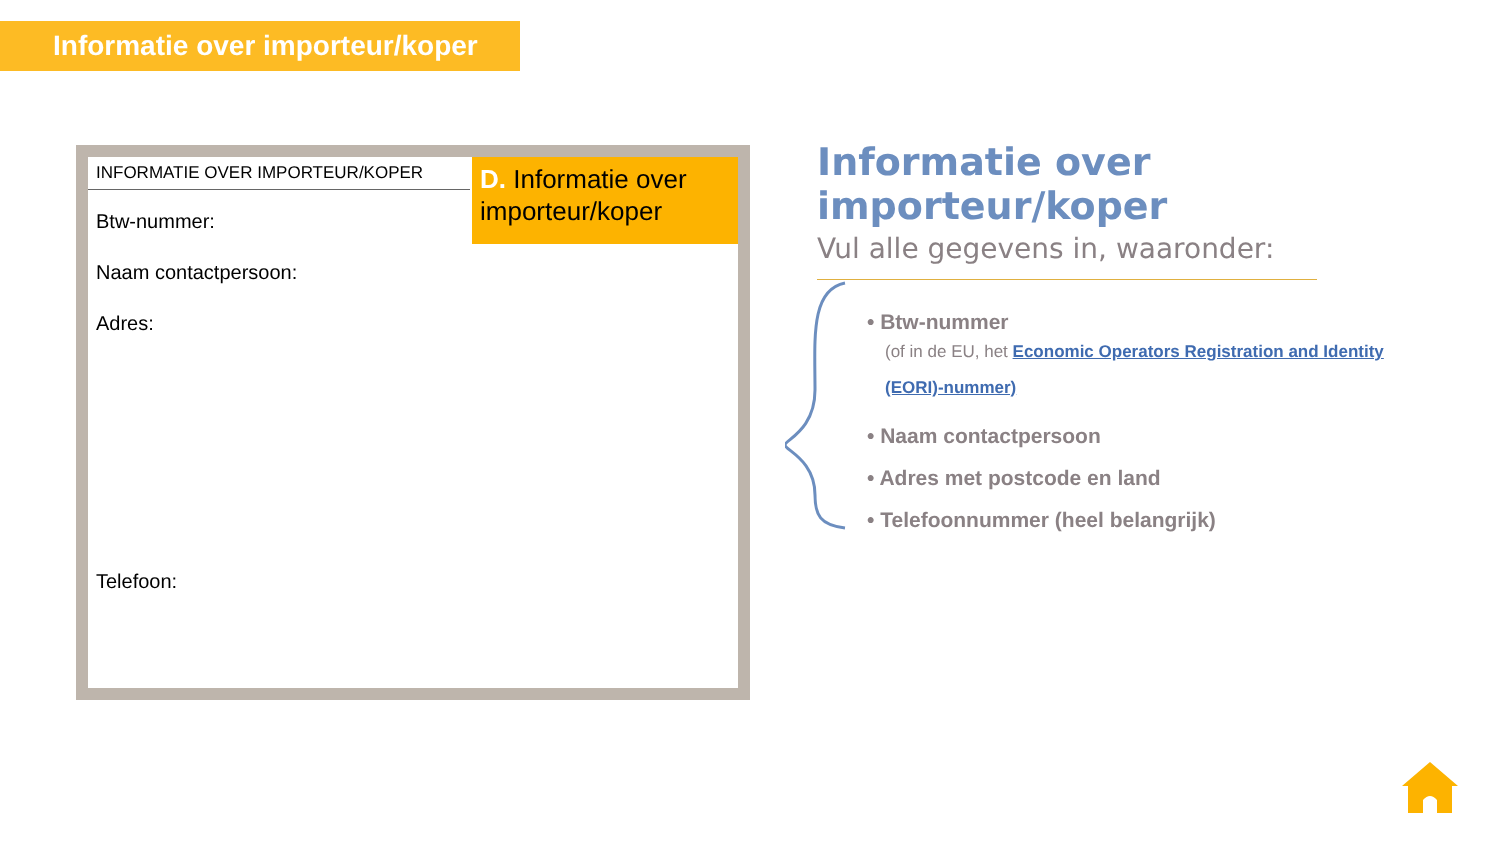Informatie over importeur/koper
INFORMATIE OVER IMPORTEUR/KOPER
D. Informatie over importeur/koper
Btw-nummer:
Naam contactpersoon:
Adres:
Telefoon:
Informatie over importeur/koper
Vul alle gegevens in, waaronder:
• Btw-nummer
(of in de EU, het Economic Operators Registration and Identity (EORI)-nummer)
• Naam contactpersoon
• Adres met postcode en land
• Telefoonnummer (heel belangrijk)